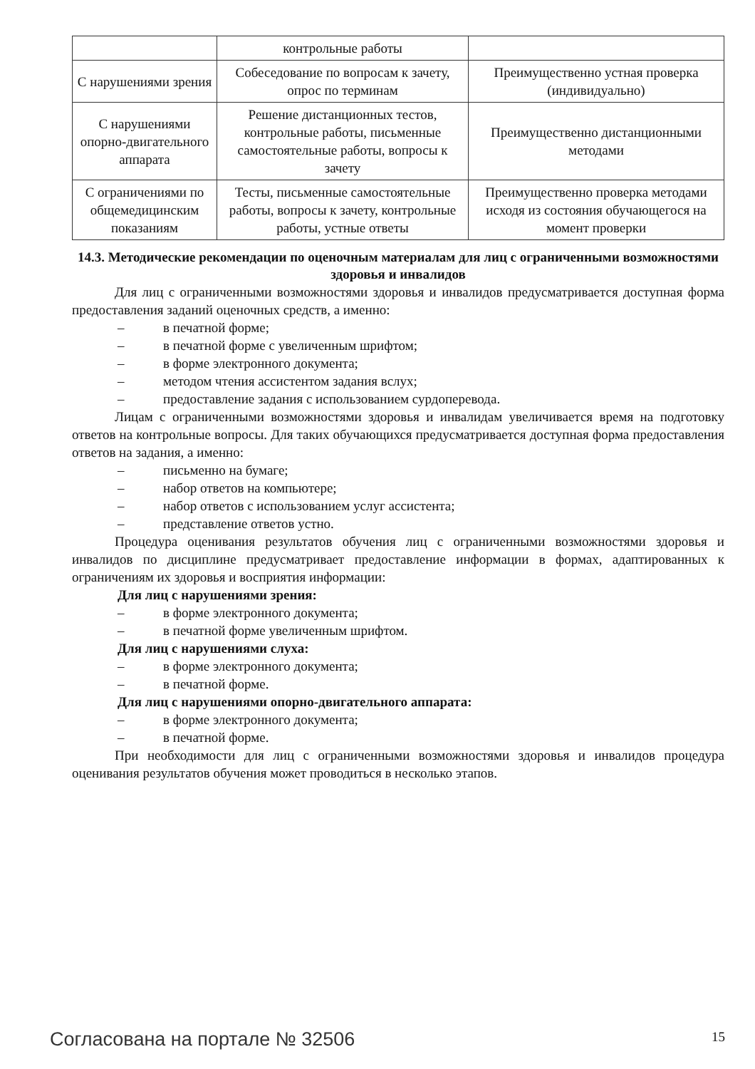| | контрольные работы | |
| С нарушениями зрения | Собеседование по вопросам к зачету, опрос по терминам | Преимущественно устная проверка (индивидуально) |
| С нарушениями опорно-двигательного аппарата | Решение дистанционных тестов, контрольные работы, письменные самостоятельные работы, вопросы к зачету | Преимущественно дистанционными методами |
| С ограничениями по общемедицинским показаниям | Тесты, письменные самостоятельные работы, вопросы к зачету, контрольные работы, устные ответы | Преимущественно проверка методами исходя из состояния обучающегося на момент проверки |
14.3. Методические рекомендации по оценочным материалам для лиц с ограниченными возможностями здоровья и инвалидов
Для лиц с ограниченными возможностями здоровья и инвалидов предусматривается доступная форма предоставления заданий оценочных средств, а именно:
– в печатной форме;
– в печатной форме с увеличенным шрифтом;
– в форме электронного документа;
– методом чтения ассистентом задания вслух;
– предоставление задания с использованием сурдоперевода.
Лицам с ограниченными возможностями здоровья и инвалидам увеличивается время на подготовку ответов на контрольные вопросы. Для таких обучающихся предусматривается доступная форма предоставления ответов на задания, а именно:
– письменно на бумаге;
– набор ответов на компьютере;
– набор ответов с использованием услуг ассистента;
– представление ответов устно.
Процедура оценивания результатов обучения лиц с ограниченными возможностями здоровья и инвалидов по дисциплине предусматривает предоставление информации в формах, адаптированных к ограничениям их здоровья и восприятия информации:
Для лиц с нарушениями зрения:
– в форме электронного документа;
– в печатной форме увеличенным шрифтом.
Для лиц с нарушениями слуха:
– в форме электронного документа;
– в печатной форме.
Для лиц с нарушениями опорно-двигательного аппарата:
– в форме электронного документа;
– в печатной форме.
При необходимости для лиц с ограниченными возможностями здоровья и инвалидов процедура оценивания результатов обучения может проводиться в несколько этапов.
Согласована на портале № 32506 15